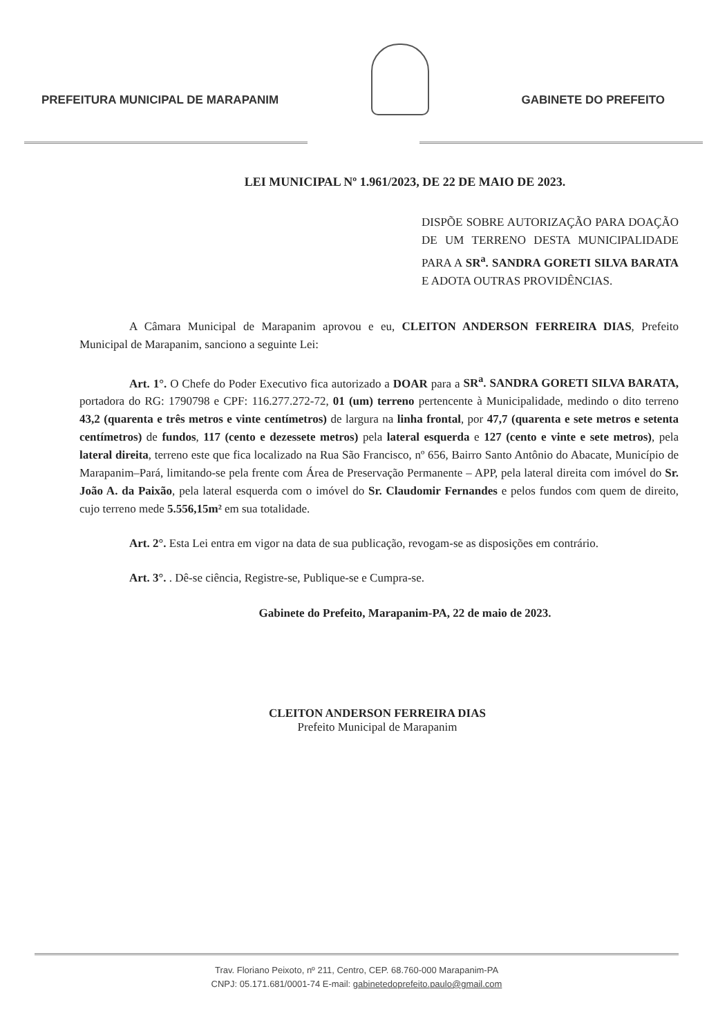PREFEITURA MUNICIPAL DE MARAPANIM
GABINETE DO PREFEITO
LEI MUNICIPAL Nº 1.961/2023, DE 22 DE MAIO DE 2023.
DISPÕE SOBRE AUTORIZAÇÃO PARA DOAÇÃO DE UM TERRENO DESTA MUNICIPALIDADE PARA A SR<sup>a</sup>. SANDRA GORETI SILVA BARATA E ADOTA OUTRAS PROVIDÊNCIAS.
A Câmara Municipal de Marapanim aprovou e eu, CLEITON ANDERSON FERREIRA DIAS, Prefeito Municipal de Marapanim, sanciono a seguinte Lei:
Art. 1°. O Chefe do Poder Executivo fica autorizado a DOAR para a SR<sup>a</sup>. SANDRA GORETI SILVA BARATA, portadora do RG: 1790798 e CPF: 116.277.272-72, 01 (um) terreno pertencente à Municipalidade, medindo o dito terreno 43,2 (quarenta e três metros e vinte centímetros) de largura na linha frontal, por 47,7 (quarenta e sete metros e setenta centímetros) de fundos, 117 (cento e dezessete metros) pela lateral esquerda e 127 (cento e vinte e sete metros), pela lateral direita, terreno este que fica localizado na Rua São Francisco, nº 656, Bairro Santo Antônio do Abacate, Município de Marapanim–Pará, limitando-se pela frente com Área de Preservação Permanente – APP, pela lateral direita com imóvel do Sr. João A. da Paixão, pela lateral esquerda com o imóvel do Sr. Claudomir Fernandes e pelos fundos com quem de direito, cujo terreno mede 5.556,15m² em sua totalidade.
Art. 2°. Esta Lei entra em vigor na data de sua publicação, revogam-se as disposições em contrário.
Art. 3°. . Dê-se ciência, Registre-se, Publique-se e Cumpra-se.
Gabinete do Prefeito, Marapanim-PA, 22 de maio de 2023.
CLEITON ANDERSON FERREIRA DIAS
Prefeito Municipal de Marapanim
Trav. Floriano Peixoto, nº 211, Centro, CEP. 68.760-000 Marapanim-PA
CNPJ: 05.171.681/0001-74 E-mail: gabinetedoprefeito.paulo@gmail.com